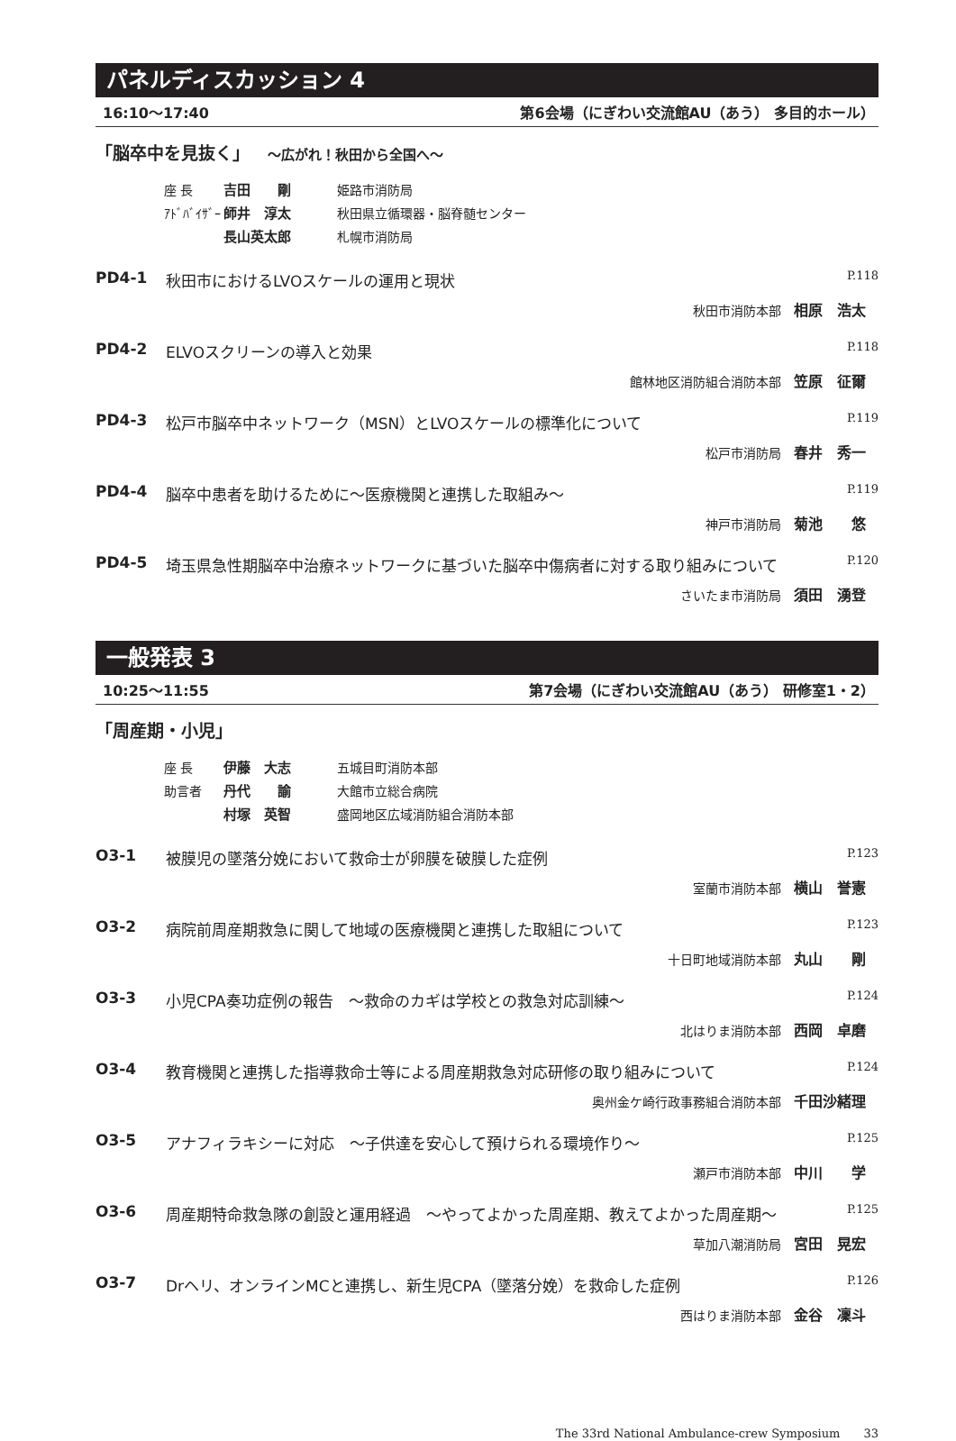パネルディスカッション 4
16:10〜17:40 第6会場（にぎわい交流館AU（あう） 多目的ホール）
「脳卒中を見抜く」 〜広がれ！秋田から全国へ〜
座 長 吉田　　剛 姫路市消防局
ｱﾄﾞﾊﾞｲｻﾞｰ 師井　淳太 秋田県立循環器・脳脊髄センター
長山英太郎 札幌市消防局
PD4-1 秋田市におけるLVOスケールの運用と現状 P.118
秋田市消防本部 相原　浩太
PD4-2 ELVOスクリーンの導入と効果 P.118
館林地区消防組合消防本部 笠原　征爾
PD4-3 松戸市脳卒中ネットワーク（MSN）とLVOスケールの標準化について P.119
松戸市消防局 春井　秀一
PD4-4 脳卒中患者を助けるために〜医療機関と連携した取組み〜 P.119
神戸市消防局 菊池　　悠
PD4-5 埼玉県急性期脳卒中治療ネットワークに基づいた脳卒中傷病者に対する取り組みについて P.120
さいたま市消防局 須田　湧登
一般発表 3
10:25〜11:55 第7会場（にぎわい交流館AU（あう） 研修室1・2）
「周産期・小児」
座 長 伊藤　大志 五城目町消防本部
助言者 丹代　　諭 大館市立総合病院
村塚　英智 盛岡地区広域消防組合消防本部
O3-1 被膜児の墜落分娩において救命士が卵膜を破膜した症例 P.123
室蘭市消防本部 横山　誉憲
O3-2 病院前周産期救急に関して地域の医療機関と連携した取組について P.123
十日町地域消防本部 丸山　　剛
O3-3 小児CPA奏功症例の報告　〜救命のカギは学校との救急対応訓練〜 P.124
北はりま消防本部 西岡　卓磨
O3-4 教育機関と連携した指導救命士等による周産期救急対応研修の取り組みについて P.124
奥州金ケ崎行政事務組合消防本部 千田沙緒理
O3-5 アナフィラキシーに対応　〜子供達を安心して預けられる環境作り〜 P.125
瀬戸市消防本部 中川　　学
O3-6 周産期特命救急隊の創設と運用経過　〜やってよかった周産期、教えてよかった周産期〜 P.125
草加八潮消防局 宮田　晃宏
O3-7 Drヘリ、オンラインMCと連携し、新生児CPA（墜落分娩）を救命した症例 P.126
西はりま消防本部 金谷　凜斗
The 33rd National Ambulance-crew Symposium　　33